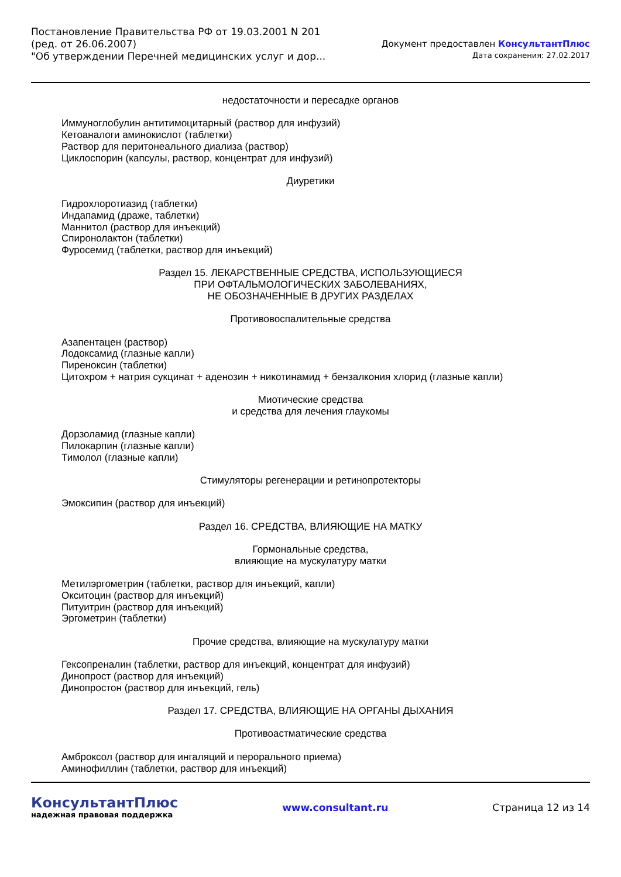Постановление Правительства РФ от 19.03.2001 N 201
(ред. от 26.06.2007)
"Об утверждении Перечней медицинских услуг и дор...
Документ предоставлен КонсультантПлюс
Дата сохранения: 27.02.2017
недостаточности и пересадке органов
Иммуноглобулин антитимоцитарный (раствор для инфузий)
Кетоаналоги аминокислот (таблетки)
Раствор для перитонеального диализа (раствор)
Циклоспорин (капсулы, раствор, концентрат для инфузий)
Диуретики
Гидрохлоротиазид (таблетки)
Индапамид (драже, таблетки)
Маннитол (раствор для инъекций)
Спиронолактон (таблетки)
Фуросемид (таблетки, раствор для инъекций)
Раздел 15. ЛЕКАРСТВЕННЫЕ СРЕДСТВА, ИСПОЛЬЗУЮЩИЕСЯ
ПРИ ОФТАЛЬМОЛОГИЧЕСКИХ ЗАБОЛЕВАНИЯХ,
НЕ ОБОЗНАЧЕННЫЕ В ДРУГИХ РАЗДЕЛАХ
Противовоспалительные средства
Азапентацен (раствор)
Лодоксамид (глазные капли)
Пиреноксин (таблетки)
Цитохром + натрия сукцинат + аденозин + никотинамид + бензалкония хлорид (глазные капли)
Миотические средства
и средства для лечения глаукомы
Дорзоламид (глазные капли)
Пилокарпин (глазные капли)
Тимолол (глазные капли)
Стимуляторы регенерации и ретинопротекторы
Эмоксипин (раствор для инъекций)
Раздел 16. СРЕДСТВА, ВЛИЯЮЩИЕ НА МАТКУ
Гормональные средства,
влияющие на мускулатуру матки
Метилэргометрин (таблетки, раствор для инъекций, капли)
Окситоцин (раствор для инъекций)
Питуитрин (раствор для инъекций)
Эргометрин (таблетки)
Прочие средства, влияющие на мускулатуру матки
Гексопреналин (таблетки, раствор для инъекций, концентрат для инфузий)
Динопрост (раствор для инъекций)
Динопростон (раствор для инъекций, гель)
Раздел 17. СРЕДСТВА, ВЛИЯЮЩИЕ НА ОРГАНЫ ДЫХАНИЯ
Противоастматические средства
Амброксол (раствор для ингаляций и перорального приема)
Аминофиллин (таблетки, раствор для инъекций)
КонсультантПлюс
надежная правовая поддержка
www.consultant.ru Страница 12 из 14